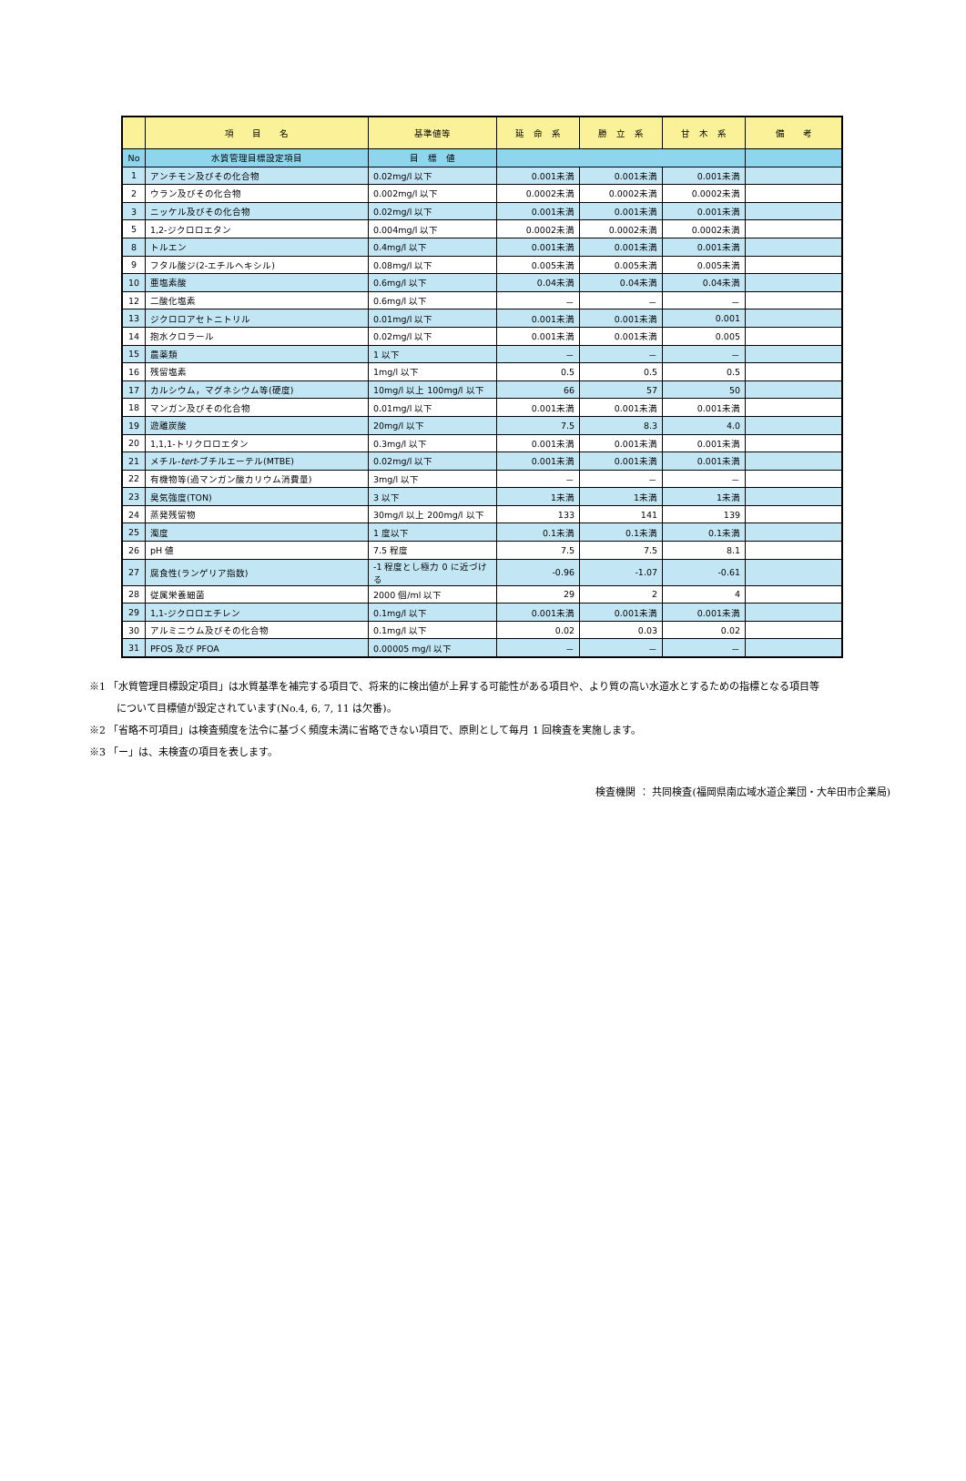| | 項 目 名 | 基準値等 | 延 命 系 | 勝 立 系 | 甘 木 系 | 備 考 |
| --- | --- | --- | --- | --- | --- | --- |
| No | 水質管理目標設定項目 | 目 標 値 | | | | |
| 1 | アンチモン及びその化合物 | 0.02mg/l 以下 | 0.001未満 | 0.001未満 | 0.001未満 | |
| 2 | ウラン及びその化合物 | 0.002mg/l 以下 | 0.0002未満 | 0.0002未満 | 0.0002未満 | |
| 3 | ニッケル及びその化合物 | 0.02mg/l 以下 | 0.001未満 | 0.001未満 | 0.001未満 | |
| 5 | 1,2-ジクロロエタン | 0.004mg/l 以下 | 0.0002未満 | 0.0002未満 | 0.0002未満 | |
| 8 | トルエン | 0.4mg/l 以下 | 0.001未満 | 0.001未満 | 0.001未満 | |
| 9 | フタル酸ジ(2-エチルヘキシル) | 0.08mg/l 以下 | 0.005未満 | 0.005未満 | 0.005未満 | |
| 10 | 亜塩素酸 | 0.6mg/l 以下 | 0.04未満 | 0.04未満 | 0.04未満 | |
| 12 | 二酸化塩素 | 0.6mg/l 以下 | － | － | － | |
| 13 | ジクロロアセトニトリル | 0.01mg/l 以下 | 0.001未満 | 0.001未満 | 0.001 | |
| 14 | 抱水クロラール | 0.02mg/l 以下 | 0.001未満 | 0.001未満 | 0.005 | |
| 15 | 農薬類 | 1 以下 | － | － | － | |
| 16 | 残留塩素 | 1mg/l 以下 | 0.5 | 0.5 | 0.5 | |
| 17 | カルシウム，マグネシウム等(硬度) | 10mg/l 以上 100mg/l 以下 | 66 | 57 | 50 | |
| 18 | マンガン及びその化合物 | 0.01mg/l 以下 | 0.001未満 | 0.001未満 | 0.001未満 | |
| 19 | 遊離炭酸 | 20mg/l 以下 | 7.5 | 8.3 | 4.0 | |
| 20 | 1,1,1-トリクロロエタン | 0.3mg/l 以下 | 0.001未満 | 0.001未満 | 0.001未満 | |
| 21 | メチル- tert -ブチルエーテル(MTBE) | 0.02mg/l 以下 | 0.001未満 | 0.001未満 | 0.001未満 | |
| 22 | 有機物等(過マンガン酸カリウム消費量) | 3mg/l 以下 | － | － | － | |
| 23 | 臭気強度(TON) | 3 以下 | 1未満 | 1未満 | 1未満 | |
| 24 | 蒸発残留物 | 30mg/l 以上 200mg/l 以下 | 133 | 141 | 139 | |
| 25 | 濁度 | 1 度以下 | 0.1未満 | 0.1未満 | 0.1未満 | |
| 26 | pH 値 | 7.5 程度 | 7.5 | 7.5 | 8.1 | |
| 27 | 腐食性(ランゲリア指数) | -1 程度とし極力 0 に近づける | -0.96 | -1.07 | -0.61 | |
| 28 | 従属栄養細菌 | 2000 個/ml 以下 | 29 | 2 | 4 | |
| 29 | 1,1-ジクロロエチレン | 0.1mg/l 以下 | 0.001未満 | 0.001未満 | 0.001未満 | |
| 30 | アルミニウム及びその化合物 | 0.1mg/l 以下 | 0.02 | 0.03 | 0.02 | |
| 31 | PFOS 及び PFOA | 0.00005 mg/l 以下 | － | － | － | |
※1 「水質管理目標設定項目」は水質基準を補完する項目で、将来的に検出値が上昇する可能性がある項目や、より質の高い水道水とするための指標となる項目等
について目標値が設定されています(No.4, 6, 7, 11 は欠番)。
※2 「省略不可項目」は検査頻度を法令に基づく頻度未満に省略できない項目で、原則として毎月 1 回検査を実施します。
※3 「ー」は、未検査の項目を表します。
検査機関 ： 共同検査(福岡県南広域水道企業団・大牟田市企業局)